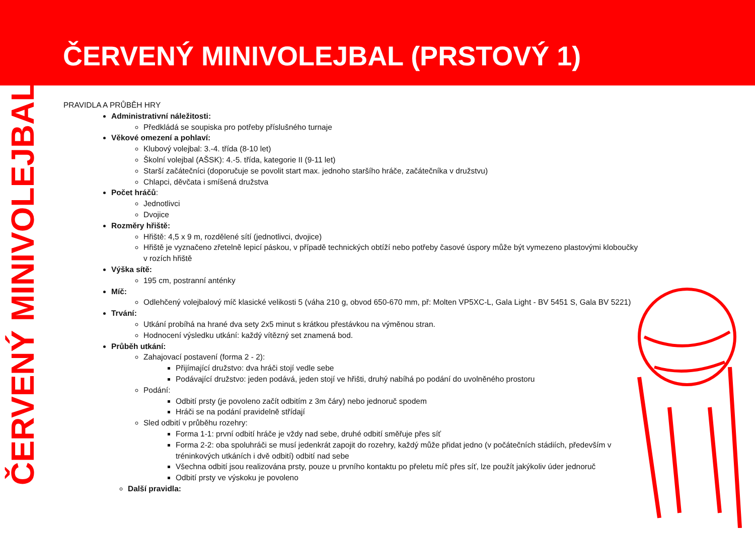ČERVENÝ MINIVOLEJBAL (PRSTOVÝ 1)
ČERVENÝ MINIVOLEJBAL
PRAVIDLA A PRŮBĚH HRY
Administrativní náležitosti:
Předkládá se soupiska pro potřeby příslušného turnaje
Věkové omezení a pohlaví:
Klubový volejbal: 3.-4. třída (8-10 let)
Školní volejbal (AŠSK): 4.-5. třída, kategorie II (9-11 let)
Starší začátečníci (doporučuje se povolit start max. jednoho staršího hráče, začátečníka v družstvu)
Chlapci, děvčata i smíšená družstva
Počet hráčů:
Jednotlivci
Dvojice
Rozměry hřiště:
Hřiště: 4,5 x 9 m, rozdělené sítí (jednotlivci, dvojice)
Hřiště je vyznačeno zřetelně lepicí páskou, v případě technických obtíží nebo potřeby časové úspory může být vymezeno plastovými kloboučky v rozích hřiště
Výška sítě:
195 cm, postranní anténky
Míč:
Odlehčený volejbalový míč klasické velikosti 5 (váha 210 g, obvod 650-670 mm, př: Molten VP5XC-L, Gala Light - BV 5451 S, Gala BV 5221)
Trvání:
Utkání probíhá na hrané dva sety 2x5 minut s krátkou přestávkou na výměnou stran.
Hodnocení výsledku utkání: každý vítězný set znamená bod.
Průběh utkání:
Zahajovací postavení (forma 2 - 2):
Přijímající družstvo: dva hráči stojí vedle sebe
Podávající družstvo: jeden podává, jeden stojí ve hřišti, druhý nabíhá po podání do uvolněného prostoru
Podání:
Odbití prsty (je povoleno začít odbitím z 3m čáry) nebo jednoruč spodem
Hráči se na podání pravidelně střídají
Sled odbití v průběhu rozehry:
Forma 1-1: první odbití hráče je vždy nad sebe, druhé odbití směřuje přes síť
Forma 2-2: oba spoluhráči se musí jedenkrát zapojit do rozehry, každý může přidat jedno (v počátečních stádiích, především v tréninkových utkáních i dvě odbití) odbití nad sebe
Všechna odbití jsou realizována prsty, pouze u prvního kontaktu po přeletu míč přes síť, lze použít jakýkoliv úder jednoruč
Odbití prsty ve výskoku je povoleno
Další pravidla: